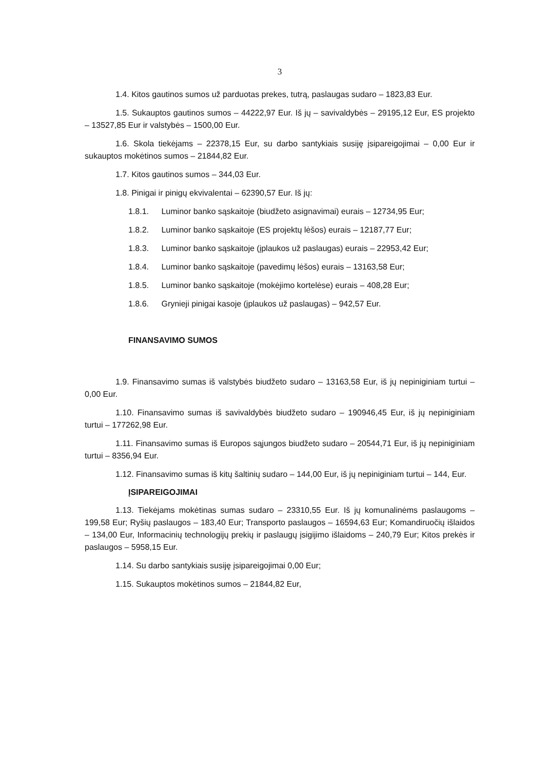3
1.4. Kitos gautinos sumos už parduotas prekes, tutrą, paslaugas sudaro – 1823,83 Eur.
1.5. Sukauptos gautinos sumos – 44222,97 Eur. Iš jų – savivaldybės – 29195,12 Eur, ES projekto – 13527,85 Eur ir valstybės – 1500,00 Eur.
1.6. Skola tiekėjams – 22378,15 Eur, su darbo santykiais susiję įsipareigojimai – 0,00 Eur ir sukauptos mokėtinos sumos – 21844,82 Eur.
1.7. Kitos gautinos sumos – 344,03 Eur.
1.8. Pinigai ir pinigų ekvivalentai – 62390,57 Eur. Iš jų:
1.8.1. Luminor banko sąskaitoje (biudžeto asignavimai) eurais – 12734,95 Eur;
1.8.2. Luminor banko sąskaitoje (ES projektų lėšos) eurais – 12187,77 Eur;
1.8.3. Luminor banko sąskaitoje (įplaukos už paslaugas) eurais – 22953,42 Eur;
1.8.4. Luminor banko sąskaitoje (pavedimų lėšos) eurais – 13163,58 Eur;
1.8.5. Luminor banko sąskaitoje (mokėjimo kortelėse) eurais – 408,28 Eur;
1.8.6. Grynieji pinigai kasoje (įplaukos už paslaugas) – 942,57 Eur.
FINANSAVIMO SUMOS
1.9. Finansavimo sumas iš valstybės biudžeto sudaro – 13163,58 Eur, iš jų nepiniginiam turtui – 0,00 Eur.
1.10. Finansavimo sumas iš savivaldybės biudžeto sudaro – 190946,45 Eur, iš jų nepiniginiam turtui – 177262,98 Eur.
1.11. Finansavimo sumas iš Europos sąjungos biudžeto sudaro – 20544,71 Eur, iš jų nepiniginiam turtui – 8356,94 Eur.
1.12. Finansavimo sumas iš kitų šaltinių sudaro – 144,00 Eur, iš jų nepiniginiam turtui – 144, Eur.
ĮSIPAREIGOJIMAI
1.13. Tiekėjams mokėtinas sumas sudaro – 23310,55 Eur. Iš jų komunalinėms paslaugoms – 199,58 Eur; Ryšių paslaugos – 183,40 Eur; Transporto paslaugos – 16594,63 Eur; Komandiruočių išlaidos – 134,00 Eur, Informacinių technologijų prekių ir paslaugų įsigijimo išlaidoms – 240,79 Eur; Kitos prekės ir paslaugos – 5958,15 Eur.
1.14. Su darbo santykiais susiję įsipareigojimai 0,00 Eur;
1.15. Sukauptos mokėtinos sumos – 21844,82 Eur,